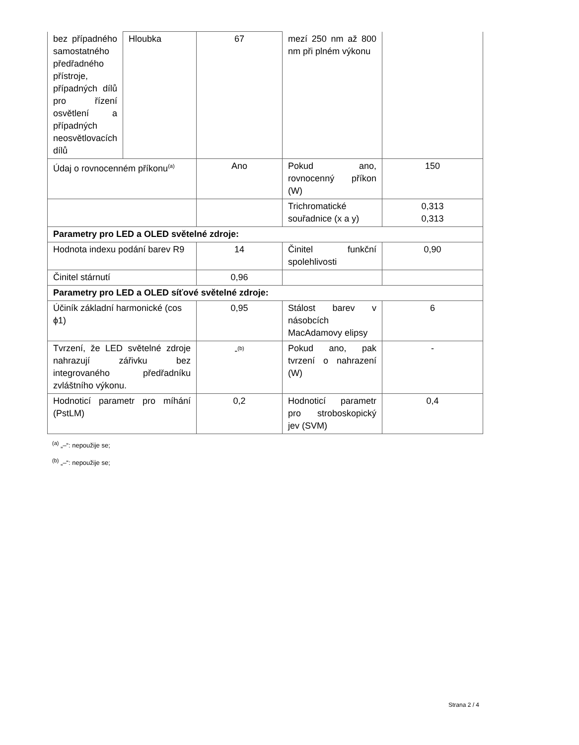| bez případného samostatného předřadného přístroje, případných dílů pro řízení osvětlení a případných neosvětlovacích dílů | Hloubka | 67 | mezí 250 nm až 800 nm při plném výkonu | |
| Údaj o rovnocenném příkonu<sup>(a)</sup> | | Ano | Pokud ano, rovnocenný příkon (W) | 150 |
| | | | Trichromatické souřadnice (x a y) | 0,313 0,313 |
| Parametry pro LED a OLED světelné zdroje: | | | | |
| Hodnota indexu podání barev R9 | | 14 | Činitel funkční spolehlivosti | 0,90 |
| Činitel stárnutí | | 0,96 | | |
| Parametry pro LED a OLED síťové světelné zdroje: | | | | |
| Účiník základní harmonické (cos ϕ1) | | 0,95 | Stálost barev v násobcích MacAdamovy elipsy | 6 |
| Tvrzení, že LED světelné zdroje nahrazují zářivku bez integrovaného předřadníku zvláštního výkonu. | | -<sup>(b)</sup> | Pokud ano, pak tvrzení o nahrazení (W) | - |
| Hodnoticí parametr pro míhání (PstLM) | | 0,2 | Hodnoticí parametr pro stroboskopický jev (SVM) | 0,4 |
<sup>(a)</sup> „–“: nepoužije se;
<sup>(b)</sup> „–“: nepoužije se;
Strana 2 / 4